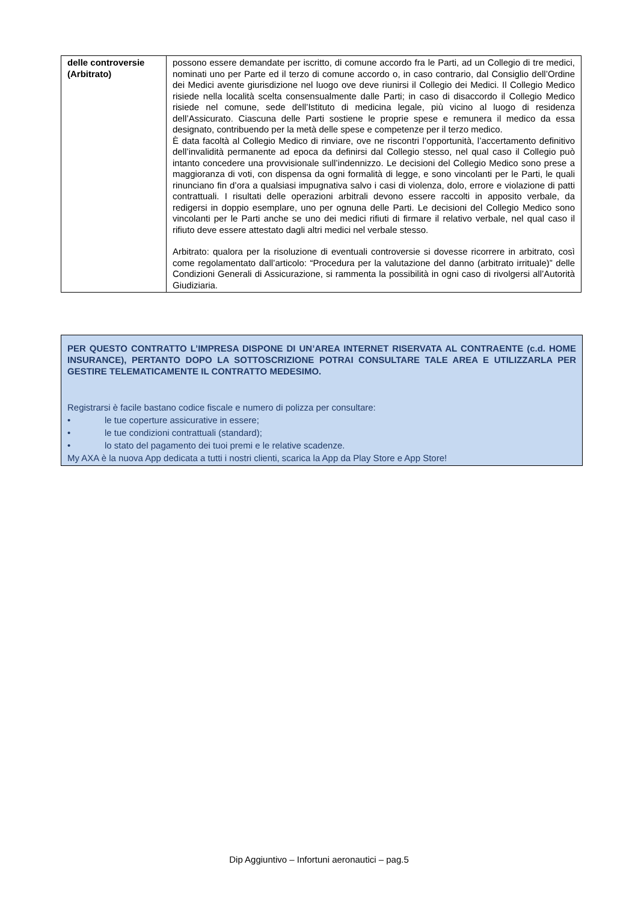| delle controversie (Arbitrato) | possono essere demandate per iscritto, di comune accordo fra le Parti, ad un Collegio di tre medici, nominati uno per Parte ed il terzo di comune accordo o, in caso contrario, dal Consiglio dell’Ordine dei Medici avente giurisdizione nel luogo ove deve riunirsi il Collegio dei Medici. Il Collegio Medico risiede nella località scelta consensualmente dalle Parti; in caso di disaccordo il Collegio Medico risiede nel comune, sede dell’Istituto di medicina legale, più vicino al luogo di residenza dell’Assicurato. Ciascuna delle Parti sostiene le proprie spese e remunera il medico da essa designato, contribuendo per la metà delle spese e competenze per il terzo medico. È data facoltà al Collegio Medico di rinviare, ove ne riscontri l’opportunità, l’accertamento definitivo dell’invalidità permanente ad epoca da definirsi dal Collegio stesso, nel qual caso il Collegio può intanto concedere una provvisionale sull’indennizzo. Le decisioni del Collegio Medico sono prese a maggioranza di voti, con dispensa da ogni formalità di legge, e sono vincolanti per le Parti, le quali rinunciano fin d’ora a qualsiasi impugnativa salvo i casi di violenza, dolo, errore e violazione di patti contrattuali. I risultati delle operazioni arbitrali devono essere raccolti in apposito verbale, da redigersi in doppio esemplare, uno per ognuna delle Parti. Le decisioni del Collegio Medico sono vincolanti per le Parti anche se uno dei medici rifiuti di firmare il relativo verbale, nel qual caso il rifiuto deve essere attestato dagli altri medici nel verbale stesso. Arbitrato: qualora per la risoluzione di eventuali controversie si dovesse ricorrere in arbitrato, così come regolamentato dall’articolo: “Procedura per la valutazione del danno (arbitrato irrituale)” delle Condizioni Generali di Assicurazione, si rammenta la possibilità in ogni caso di rivolgersi all’Autorità Giudiziaria. |
PER QUESTO CONTRATTO L’IMPRESA DISPONE DI UN’AREA INTERNET RISERVATA AL CONTRAENTE (c.d. HOME INSURANCE), PERTANTO DOPO LA SOTTOSCRIZIONE POTRAI CONSULTARE TALE AREA E UTILIZZARLA PER GESTIRE TELEMATICAMENTE IL CONTRATTO MEDESIMO.
Registrarsi è facile bastano codice fiscale e numero di polizza per consultare:
• le tue coperture assicurative in essere;
• le tue condizioni contrattuali (standard);
• lo stato del pagamento dei tuoi premi e le relative scadenze.
My AXA è la nuova App dedicata a tutti i nostri clienti, scarica la App da Play Store e App Store!
Dip Aggiuntivo – Infortuni aeronautici – pag.5